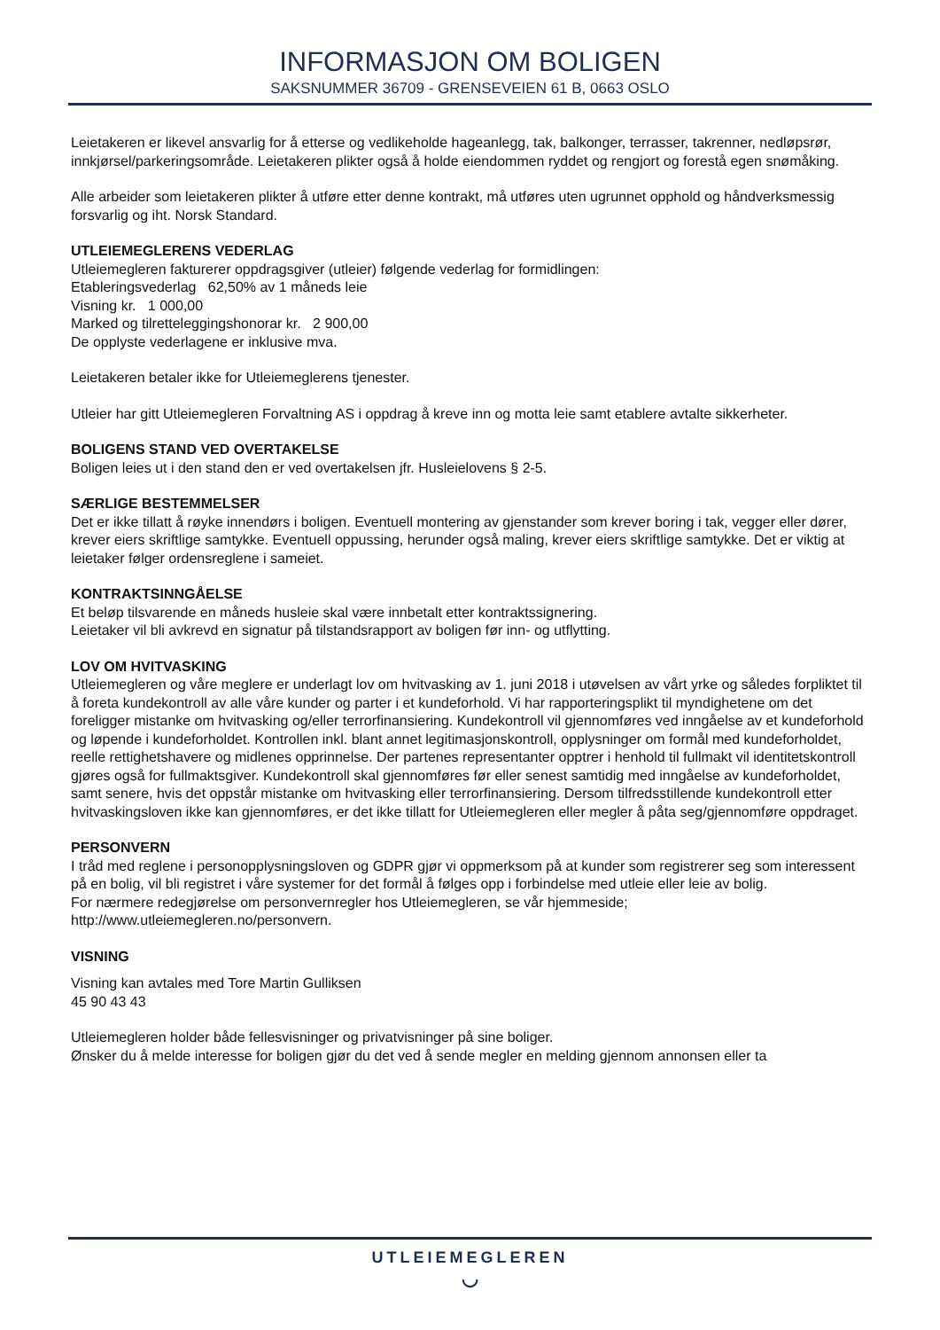INFORMASJON OM BOLIGEN
SAKSNUMMER 36709 - GRENSEVEIEN 61 B, 0663 OSLO
Leietakeren er likevel ansvarlig for å etterse og vedlikeholde hageanlegg, tak, balkonger, terrasser, takrenner, nedløpsrør, innkjørsel/parkeringsområde. Leietakeren plikter også å holde eiendommen ryddet og rengjort og forestå egen snømåking.
Alle arbeider som leietakeren plikter å utføre etter denne kontrakt, må utføres uten ugrunnet opphold og håndverksmessig forsvarlig og iht. Norsk Standard.
UTLEIEMEGLERENS VEDERLAG
Utleiemegleren fakturerer oppdragsgiver (utleier) følgende vederlag for formidlingen:
Etableringsvederlag 62,50% av 1 måneds leie
Visning kr. 1 000,00
Marked og tilretteleggingshonorar kr. 2 900,00
De opplyste vederlagene er inklusive mva.
Leietakeren betaler ikke for Utleiemeglerens tjenester.
Utleier har gitt Utleiemegleren Forvaltning AS i oppdrag å kreve inn og motta leie samt etablere avtalte sikkerheter.
BOLIGENS STAND VED OVERTAKELSE
Boligen leies ut i den stand den er ved overtakelsen jfr. Husleielovens § 2-5.
SÆRLIGE BESTEMMELSER
Det er ikke tillatt å røyke innendørs i boligen. Eventuell montering av gjenstander som krever boring i tak, vegger eller dører, krever eiers skriftlige samtykke. Eventuell oppussing, herunder også maling, krever eiers skriftlige samtykke. Det er viktig at leietaker følger ordensreglene i sameiet.
KONTRAKTSINNGÅELSE
Et beløp tilsvarende en måneds husleie skal være innbetalt etter kontraktssignering.
Leietaker vil bli avkrevd en signatur på tilstandsrapport av boligen før inn- og utflytting.
LOV OM HVITVASKING
Utleiemegleren og våre meglere er underlagt lov om hvitvasking av 1. juni 2018 i utøvelsen av vårt yrke og således forpliktet til å foreta kundekontroll av alle våre kunder og parter i et kundeforhold. Vi har rapporteringsplikt til myndighetene om det foreligger mistanke om hvitvasking og/eller terrorfinansiering. Kundekontroll vil gjennomføres ved inngåelse av et kundeforhold og løpende i kundeforholdet. Kontrollen inkl. blant annet legitimasjonskontroll, opplysninger om formål med kundeforholdet, reelle rettighetshavere og midlenes opprinnelse. Der partenes representanter opptrer i henhold til fullmakt vil identitetskontroll gjøres også for fullmaktsgiver. Kundekontroll skal gjennomføres før eller senest samtidig med inngåelse av kundeforholdet, samt senere, hvis det oppstår mistanke om hvitvasking eller terrorfinansiering. Dersom tilfredsstillende kundekontroll etter hvitvaskingsloven ikke kan gjennomføres, er det ikke tillatt for Utleiemegleren eller megler å påta seg/gjennomføre oppdraget.
PERSONVERN
I tråd med reglene i personopplysningsloven og GDPR gjør vi oppmerksom på at kunder som registrerer seg som interessent på en bolig, vil bli registret i våre systemer for det formål å følges opp i forbindelse med utleie eller leie av bolig.
For nærmere redegjørelse om personvernregler hos Utleiemegleren, se vår hjemmeside;
http://www.utleiemegleren.no/personvern.
VISNING
Visning kan avtales med Tore Martin Gulliksen
45 90 43 43
Utleiemegleren holder både fellesvisninger og privatvisninger på sine boliger.
Ønsker du å melde interesse for boligen gjør du det ved å sende megler en melding gjennom annonsen eller ta
UTLEIEMEGLEREN
◡